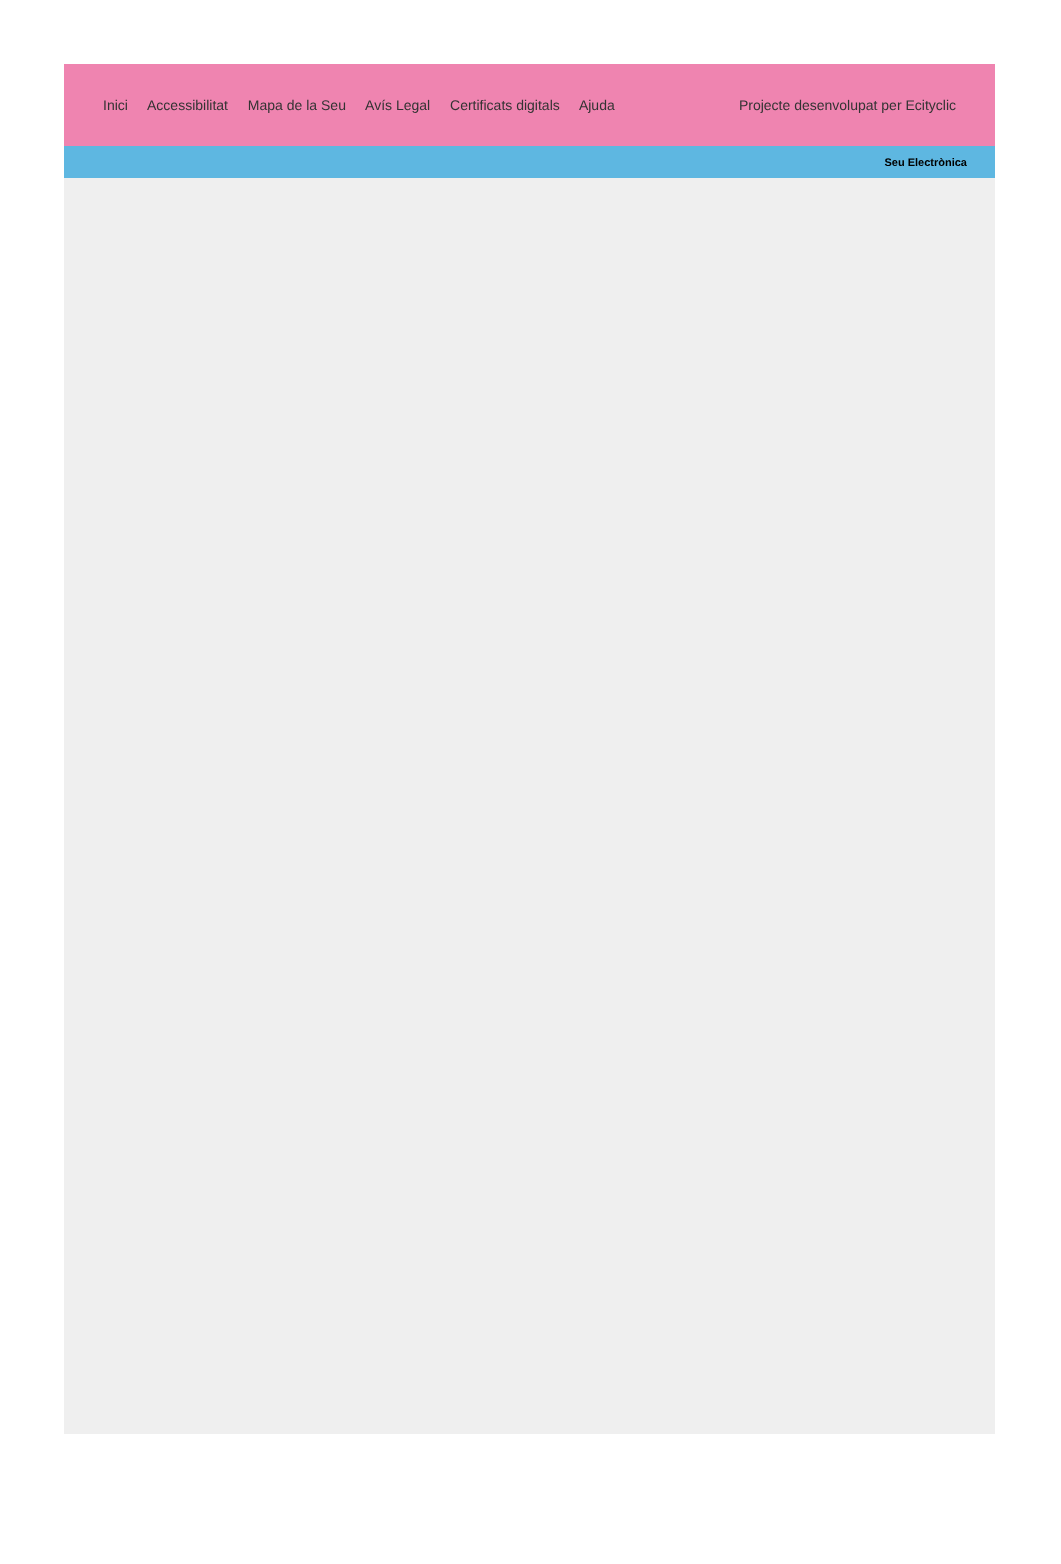Inici Accessibilitat Mapa de la Seu Avís Legal Certificats digitals Ajuda
Projecte desenvolupat per Ecityclic
Seu Electrònica